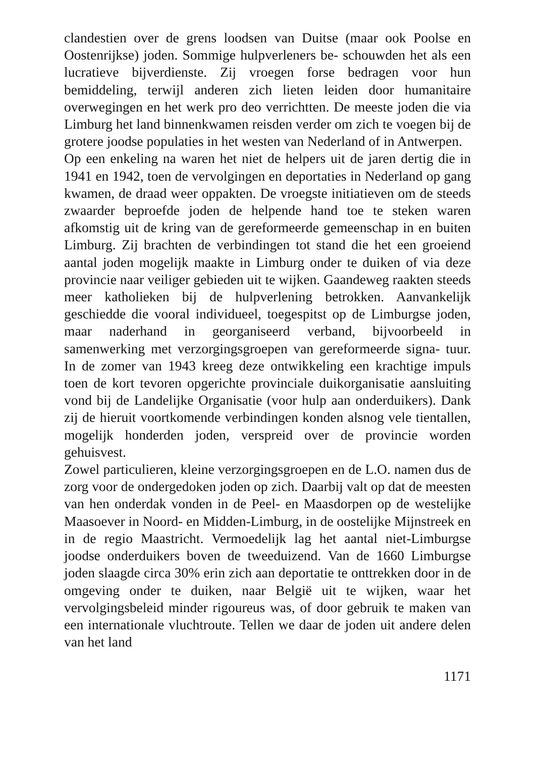clandestien over de grens loodsen van Duitse (maar ook Poolse en Oostenrijkse) joden. Sommige hulpverleners be- schouwden het als een lucratieve bijverdienste. Zij vroegen forse bedragen voor hun bemiddeling, terwijl anderen zich lieten leiden door humanitaire overwegingen en het werk pro deo verrichtten. De meeste joden die via Limburg het land binnenkwamen reisden verder om zich te voegen bij de grotere joodse populaties in het westen van Nederland of in Antwerpen.
Op een enkeling na waren het niet de helpers uit de jaren dertig die in 1941 en 1942, toen de vervolgingen en deportaties in Nederland op gang kwamen, de draad weer oppakten. De vroegste initiatieven om de steeds zwaarder beproefde joden de helpende hand toe te steken waren afkomstig uit de kring van de gereformeerde gemeenschap in en buiten Limburg. Zij brachten de verbindingen tot stand die het een groeiend aantal joden mogelijk maakte in Limburg onder te duiken of via deze provincie naar veiliger gebieden uit te wijken. Gaandeweg raakten steeds meer katholieken bij de hulpverlening betrokken. Aanvankelijk geschiedde die vooral individueel, toegespitst op de Limburgse joden, maar naderhand in georganiseerd verband, bijvoorbeeld in samenwerking met verzorgingsgroepen van gereformeerde signa- tuur. In de zomer van 1943 kreeg deze ontwikkeling een krachtige impuls toen de kort tevoren opgerichte provinciale duikorganisatie aansluiting vond bij de Landelijke Organisatie (voor hulp aan onderduikers). Dank zij de hieruit voortkomende verbindingen konden alsnog vele tientallen, mogelijk honderden joden, verspreid over de provincie worden gehuisvest.
Zowel particulieren, kleine verzorgingsgroepen en de L.O. namen dus de zorg voor de ondergedoken joden op zich. Daarbij valt op dat de meesten van hen onderdak vonden in de Peel- en Maasdorpen op de westelijke Maasoever in Noord- en Midden-Limburg, in de oostelijke Mijnstreek en in de regio Maastricht. Vermoedelijk lag het aantal niet-Limburgse joodse onderduikers boven de tweeduizend. Van de 1660 Limburgse joden slaagde circa 30% erin zich aan deportatie te onttrekken door in de omgeving onder te duiken, naar België uit te wijken, waar het vervolgingsbeleid minder rigoureus was, of door gebruik te maken van een internationale vluchtroute. Tellen we daar de joden uit andere delen van het land
1171